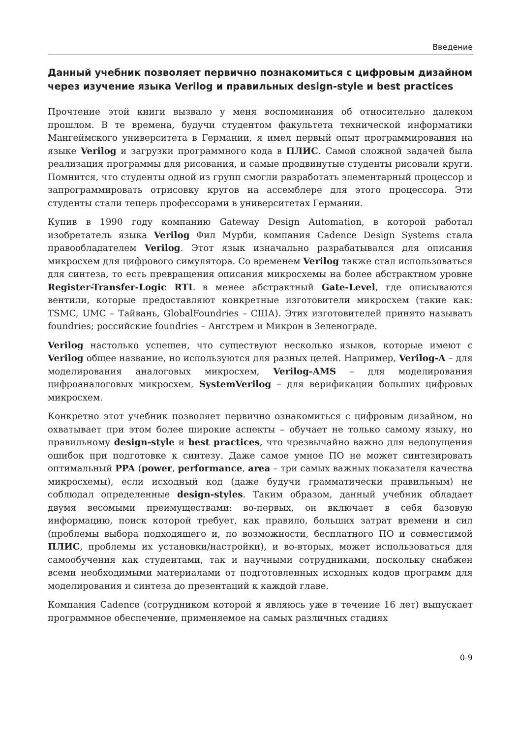Введение
Данный учебник позволяет первично познакомиться с цифровым дизайном через изучение языка Verilog и правильных design-style и best practices
Прочтение этой книги вызвало у меня воспоминания об относительно далеком прошлом. В те времена, будучи студентом факультета технической информатики Мангеймского университета в Германии, я имел первый опыт программирования на языке Verilog и загрузки программного кода в ПЛИС. Самой сложной задачей была реализация программы для рисования, и самые продвинутые студенты рисовали круги. Помнится, что студенты одной из групп смогли разработать элементарный процессор и запрограммировать отрисовку кругов на ассемблере для этого процессора. Эти студенты стали теперь профессорами в университетах Германии.
Купив в 1990 году компанию Gateway Design Automation, в которой работал изобретатель языка Verilog Фил Мурби, компания Cadence Design Systems стала правообладателем Verilog. Этот язык изначально разрабатывался для описания микросхем для цифрового симулятора. Со временем Verilog также стал использоваться для синтеза, то есть превращения описания микросхемы на более абстрактном уровне Register-Transfer-Logic RTL в менее абстрактный Gate-Level, где описываются вентили, которые предоставляют конкретные изготовители микросхем (такие как: TSMC, UMC – Тайвань, GlobalFoundries – США). Этих изготовителей принято называть foundries; российские foundries – Ангстрем и Микрон в Зеленограде.
Verilog настолько успешен, что существуют несколько языков, которые имеют с Verilog общее название, но используются для разных целей. Например, Verilog-A – для моделирования аналоговых микросхем, Verilog-AMS – для моделирования цифроаналоговых микросхем, SystemVerilog – для верификации больших цифровых микросхем.
Конкретно этот учебник позволяет первично ознакомиться с цифровым дизайном, но охватывает при этом более широкие аспекты – обучает не только самому языку, но правильному design-style и best practices, что чрезвычайно важно для недопущения ошибок при подготовке к синтезу. Даже самое умное ПО не может синтезировать оптимальный PPA (power, performance, area – три самых важных показателя качества микросхемы), если исходный код (даже будучи грамматически правильным) не соблюдал определенные design-styles. Таким образом, данный учебник обладает двумя весомыми преимуществами: во-первых, он включает в себя базовую информацию, поиск которой требует, как правило, больших затрат времени и сил (проблемы выбора подходящего и, по возможности, бесплатного ПО и совместимой ПЛИС, проблемы их установки/настройки), и во-вторых, может использоваться для самообучения как студентами, так и научными сотрудниками, поскольку снабжен всеми необходимыми материалами от подготовленных исходных кодов программ для моделирования и синтеза до презентаций к каждой главе.
Компания Cadence (сотрудником которой я являюсь уже в течение 16 лет) выпускает программное обеспечение, применяемое на самых различных стадиях
0-9